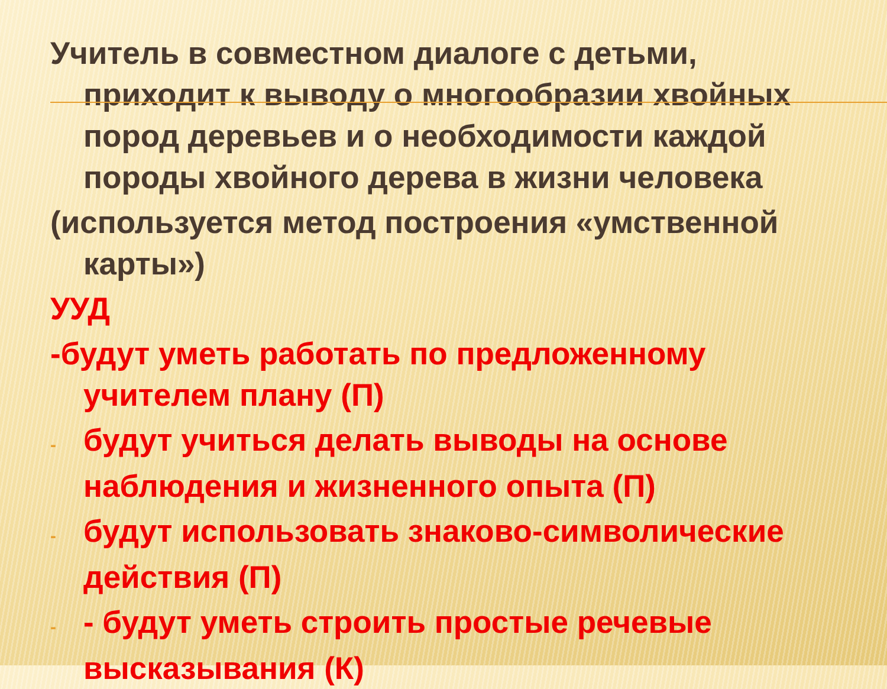Учитель в совместном диалоге с детьми, приходит к выводу о многообразии хвойных пород деревьев и о необходимости каждой породы хвойного дерева в жизни человека
(используется метод построения «умственной карты»)
УУД
-будут уметь работать по предложенному учителем плану (П)
- будут учиться делать выводы на основе наблюдения и жизненного опыта (П)
- будут использовать знаково-символические действия (П)
- - будут уметь строить простые речевые высказывания (К)